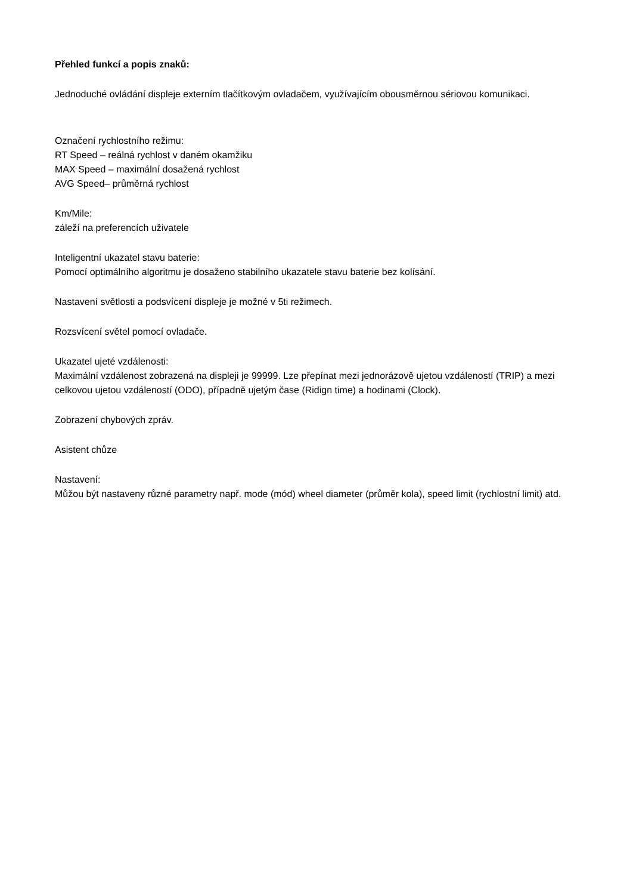Přehled funkcí a popis znaků:
Jednoduché ovládání displeje externím tlačítkovým ovladačem, využívajícím obousměrnou sériovou komunikaci.
Označení rychlostního režimu:
RT Speed – reálná rychlost v daném okamžiku
MAX Speed – maximální dosažená rychlost
AVG Speed– průměrná rychlost
Km/Mile:
záleží na preferencích uživatele
Inteligentní ukazatel stavu baterie:
Pomocí optimálního algoritmu je dosaženo stabilního ukazatele stavu baterie bez kolísání.
Nastavení světlosti a podsvícení displeje je možné v 5ti režimech.
Rozsvícení světel pomocí ovladače.
Ukazatel ujeté vzdálenosti:
Maximální vzdálenost zobrazená na displeji je 99999. Lze přepínat mezi jednorázově ujetou vzdáleností (TRIP) a mezi celkovou ujetou vzdáleností (ODO), případně ujetým čase (Ridign time) a hodinami (Clock).
Zobrazení chybových zpráv.
Asistent chůze
Nastavení:
Můžou být nastaveny různé parametry např. mode (mód) wheel diameter (průměr kola), speed limit (rychlostní limit) atd.